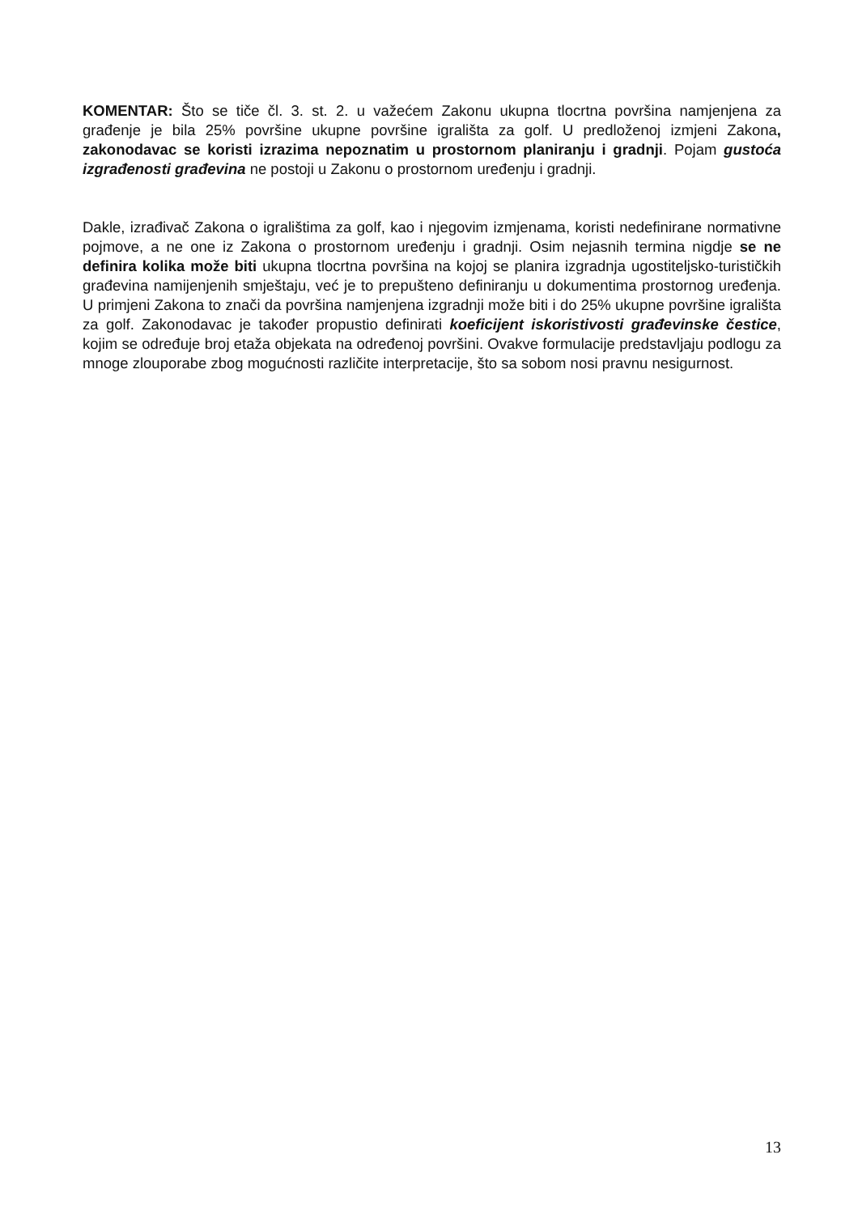KOMENTAR: Što se tiče čl. 3. st. 2. u važećem Zakonu ukupna tlocrtna površina namjenjena za građenje je bila 25% površine ukupne površine igrališta za golf. U predloženoj izmjeni Zakona, zakonodavac se koristi izrazima nepoznatim u prostornom planiranju i gradnji. Pojam gustoća izgrađenosti građevina ne postoji u Zakonu o prostornom uređenju i gradnji.
Dakle, izrađivač Zakona o igralištima za golf, kao i njegovim izmjenama, koristi nedefinirane normativne pojmove, a ne one iz Zakona o prostornom uređenju i gradnji. Osim nejasnih termina nigdje se ne definira kolika može biti ukupna tlocrtna površina na kojoj se planira izgradnja ugostiteljsko-turističkih građevina namijenjenih smještaju, već je to prepušteno definiranju u dokumentima prostornog uređenja. U primjeni Zakona to znači da površina namjenjena izgradnji može biti i do 25% ukupne površine igrališta za golf. Zakonodavac je također propustio definirati koeficijent iskoristivosti građevinske čestice, kojim se određuje broj etaža objekata na određenoj površini. Ovakve formulacije predstavljaju podlogu za mnoge zlouporabe zbog mogućnosti različite interpretacije, što sa sobom nosi pravnu nesigurnost.
13